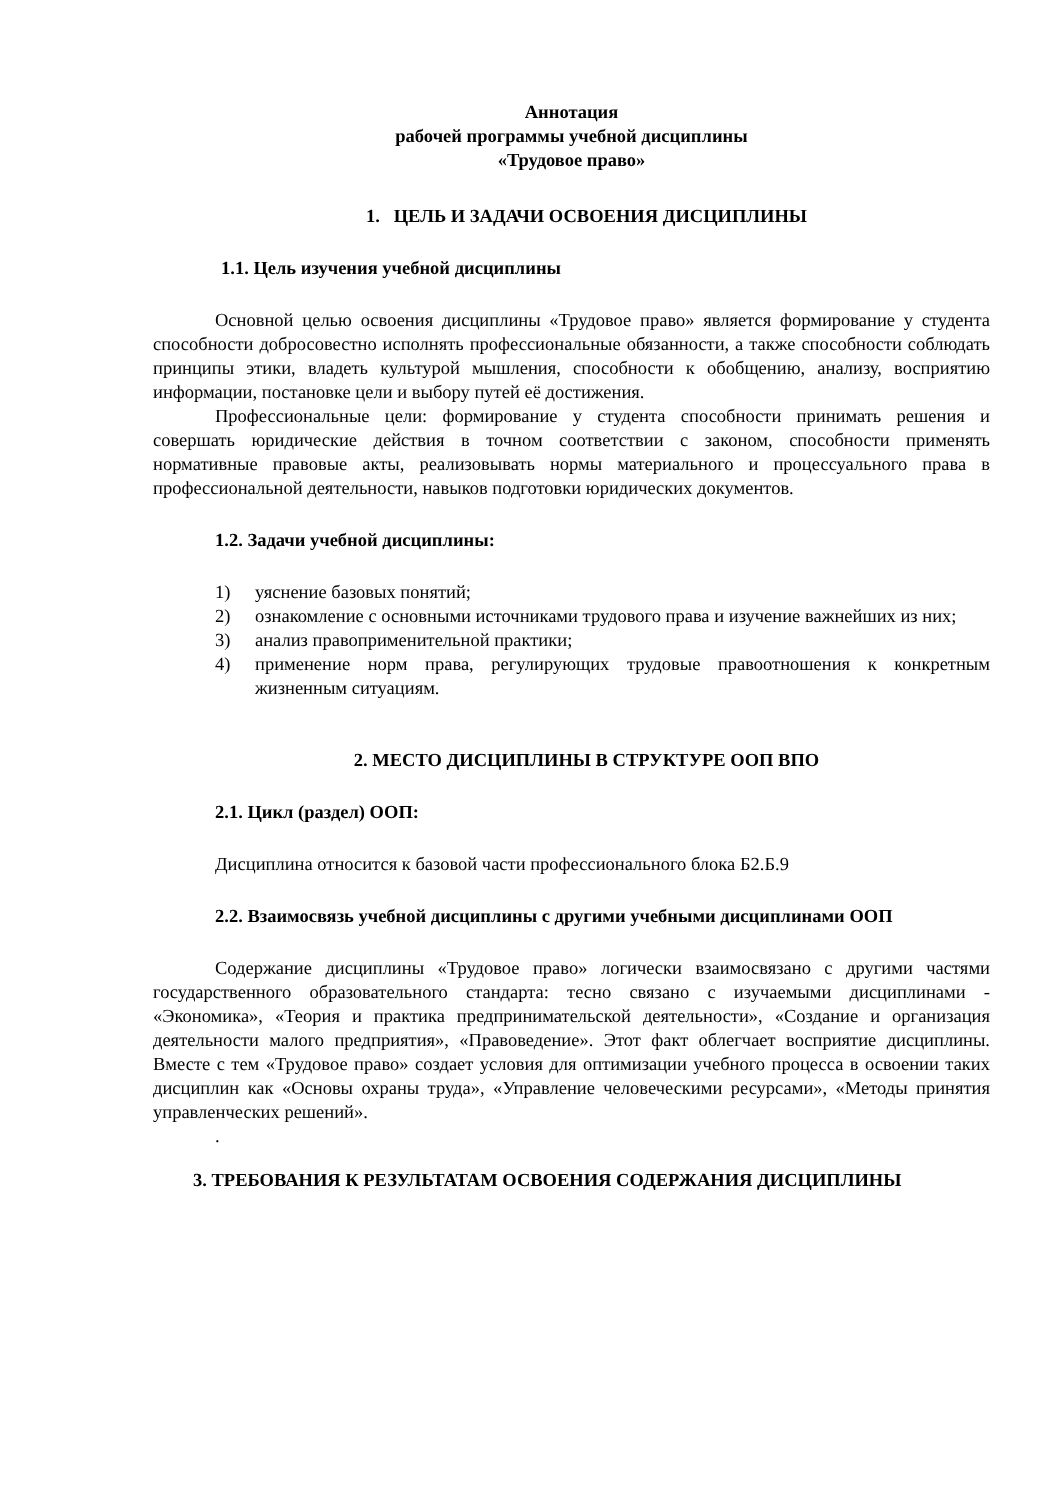Аннотация
рабочей программы учебной дисциплины
«Трудовое право»
1. ЦЕЛЬ И ЗАДАЧИ ОСВОЕНИЯ ДИСЦИПЛИНЫ
1.1. Цель изучения учебной дисциплины
Основной целью освоения дисциплины «Трудовое право» является формирование у студента способности добросовестно исполнять профессиональные обязанности, а также способности соблюдать принципы этики, владеть культурой мышления, способности к обобщению, анализу, восприятию информации, постановке цели и выбору путей её достижения.
Профессиональные цели: формирование у студента способности принимать решения и совершать юридические действия в точном соответствии с законом, способности применять нормативные правовые акты, реализовывать нормы материального и процессуального права в профессиональной деятельности, навыков подготовки юридических документов.
1.2. Задачи учебной дисциплины:
1) уяснение базовых понятий;
2) ознакомление с основными источниками трудового права и изучение важнейших из них;
3) анализ правоприменительной практики;
4) применение норм права, регулирующих трудовые правоотношения к конкретным жизненным ситуациям.
2. МЕСТО ДИСЦИПЛИНЫ В СТРУКТУРЕ ООП ВПО
2.1. Цикл (раздел) ООП:
Дисциплина относится к базовой части профессионального блока Б2.Б.9
2.2. Взаимосвязь учебной дисциплины с другими учебными дисциплинами ООП
Содержание дисциплины «Трудовое право» логически взаимосвязано с другими частями государственного образовательного стандарта: тесно связано с изучаемыми дисциплинами - «Экономика», «Теория и практика предпринимательской деятельности», «Создание и организация деятельности малого предприятия», «Правоведение». Этот факт облегчает восприятие дисциплины. Вместе с тем «Трудовое право» создает условия для оптимизации учебного процесса в освоении таких дисциплин как «Основы охраны труда», «Управление человеческими ресурсами», «Методы принятия управленческих решений».
.
3. ТРЕБОВАНИЯ К РЕЗУЛЬТАТАМ ОСВОЕНИЯ СОДЕРЖАНИЯ ДИСЦИПЛИНЫ